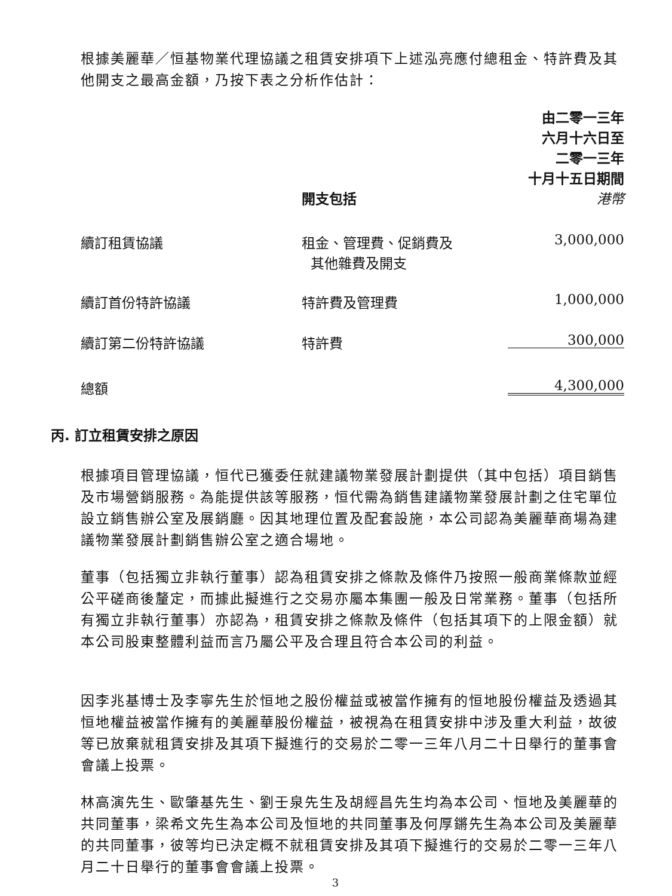根據美麗華／恒基物業代理協議之租賃安排項下上述泓亮應付總租金、特許費及其他開支之最高金額，乃按下表之分析作估計：
| | 開支包括 | 由二零一三年 六月十六日至 二零一三年 十月十五日期間 港幣 |
| --- | --- | --- |
| 續訂租賃協議 | 租金、管理費、促銷費及 其他雜費及開支 | 3,000,000 |
| 續訂首份特許協議 | 特許費及管理費 | 1,000,000 |
| 續訂第二份特許協議 | 特許費 | 300,000 |
| 總額 | | 4,300,000 |
丙. 訂立租賃安排之原因
根據項目管理協議，恒代已獲委任就建議物業發展計劃提供（其中包括）項目銷售及市場營銷服務。為能提供該等服務，恒代需為銷售建議物業發展計劃之住宅單位設立銷售辦公室及展銷廳。因其地理位置及配套設施，本公司認為美麗華商場為建議物業發展計劃銷售辦公室之適合場地。
董事（包括獨立非執行董事）認為租賃安排之條款及條件乃按照一般商業條款並經公平磋商後釐定，而據此擬進行之交易亦屬本集團一般及日常業務。董事（包括所有獨立非執行董事）亦認為，租賃安排之條款及條件（包括其項下的上限金額）就本公司股東整體利益而言乃屬公平及合理且符合本公司的利益。
因李兆基博士及李寧先生於恒地之股份權益或被當作擁有的恒地股份權益及透過其恒地權益被當作擁有的美麗華股份權益，被視為在租賃安排中涉及重大利益，故彼等已放棄就租賃安排及其項下擬進行的交易於二零一三年八月二十日舉行的董事會會議上投票。
林高演先生、歐肇基先生、劉壬泉先生及胡經昌先生均為本公司、恒地及美麗華的共同董事，梁希文先生為本公司及恒地的共同董事及何厚鏘先生為本公司及美麗華的共同董事，彼等均已決定概不就租賃安排及其項下擬進行的交易於二零一三年八月二十日舉行的董事會會議上投票。
3